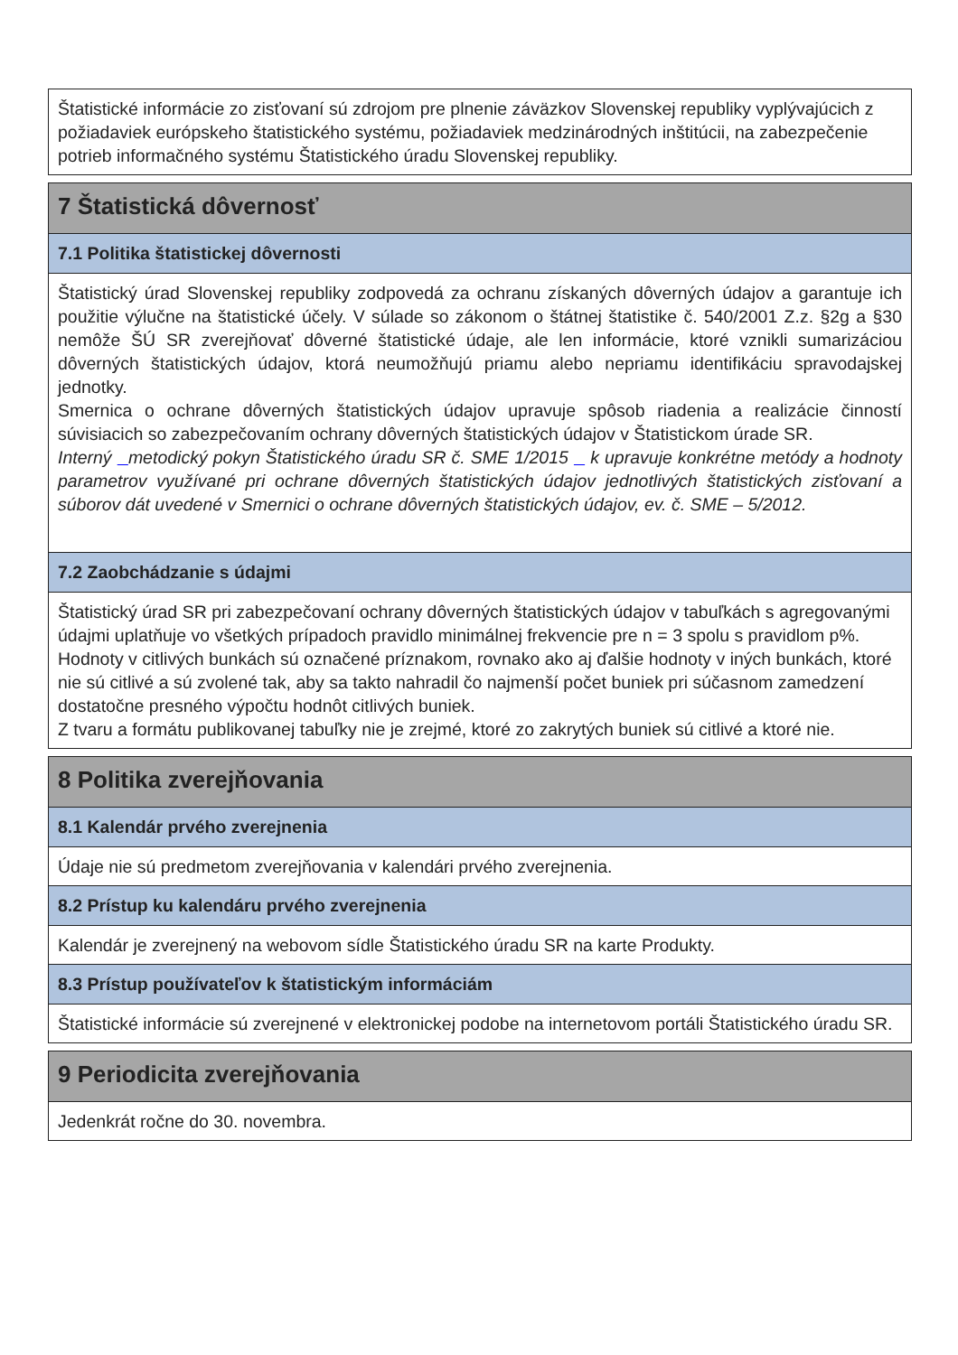Štatistické informácie zo zisťovaní sú zdrojom pre plnenie záväzkov Slovenskej republiky vyplývajúcich z požiadaviek európskeho štatistického systému, požiadaviek medzinárodných inštitúcii, na zabezpečenie potrieb informačného systému Štatistického úradu Slovenskej republiky.
7 Štatistická dôvernosť
7.1 Politika štatistickej dôvernosti
Štatistický úrad Slovenskej republiky zodpovedá za ochranu získaných dôverných údajov a garantuje ich použitie výlučne na štatistické účely. V súlade so zákonom o štátnej štatistike č. 540/2001 Z.z. §2g a §30 nemôže ŠÚ SR zverejňovať dôverné štatistické údaje, ale len informácie, ktoré vznikli sumarizáciou dôverných štatistických údajov, ktorá neumožňujú priamu alebo nepriamu identifikáciu spravodajskej jednotky.
Smernica o ochrane dôverných štatistických údajov upravuje spôsob riadenia a realizácie činností súvisiacich so zabezpečovaním ochrany dôverných štatistických údajov v Štatistickom úrade SR.
Interný metodický pokyn Štatistického úradu SR č. SME 1/2015 k upravuje konkrétne metódy a hodnoty parametrov využívané pri ochrane dôverných štatistických údajov jednotlivých štatistických zisťovaní a súborov dát uvedené v Smernici o ochrane dôverných štatistických údajov, ev. č. SME – 5/2012.
7.2 Zaobchádzanie s údajmi
Štatistický úrad SR pri zabezpečovaní ochrany dôverných štatistických údajov v tabuľkách s agregovanými údajmi uplatňuje vo všetkých prípadoch pravidlo minimálnej frekvencie pre n = 3 spolu s pravidlom p%. Hodnoty v citlivých bunkách sú označené príznakom, rovnako ako aj ďalšie hodnoty v iných bunkách, ktoré nie sú citlivé a sú zvolené tak, aby sa takto nahradil čo najmenší počet buniek pri súčasnom zamedzení dostatočne presného výpočtu hodnôt citlivých buniek.
Z tvaru a formátu publikovanej tabuľky nie je zrejmé, ktoré zo zakrytých buniek sú citlivé a ktoré nie.
8 Politika zverejňovania
8.1 Kalendár prvého zverejnenia
Údaje nie sú predmetom zverejňovania v kalendári prvého zverejnenia.
8.2 Prístup ku kalendáru prvého zverejnenia
Kalendár je zverejnený na webovom sídle Štatistického úradu SR na karte Produkty.
8.3 Prístup používateľov k štatistickým informáciám
Štatistické informácie sú zverejnené v elektronickej podobe na internetovom portáli Štatistického úradu SR.
9 Periodicita zverejňovania
Jedenkrát ročne do 30. novembra.